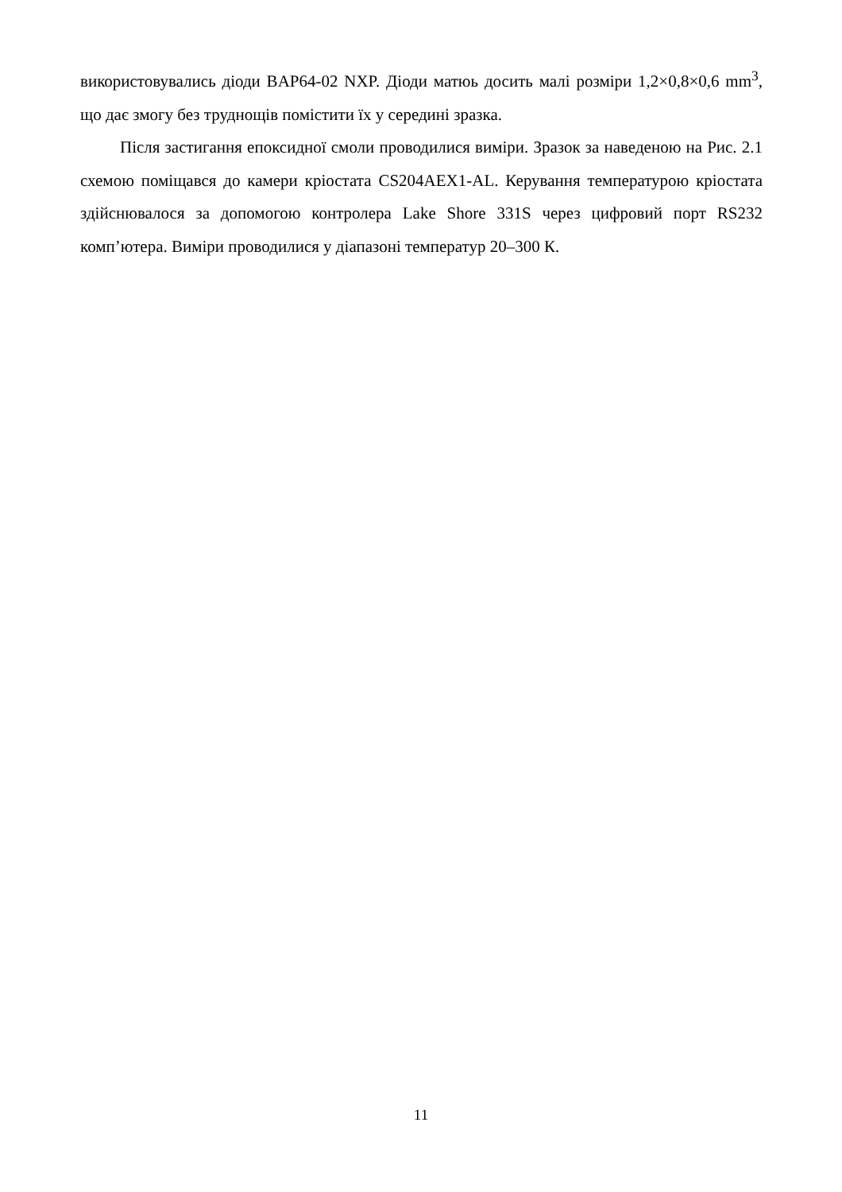використовувались діоди BAP64-02 NXP. Діоди матюь досить малі розміри 1,2×0,8×0,6 mm<sup>3</sup>, що дає змогу без труднощів помістити їх у середині зразка.
Після застигання епоксидної смоли проводилися виміри. Зразок за наведеною на Рис. 2.1 схемою поміщався до камери кріостата CS204AEX1-AL. Керування температурою кріостата здійснювалося за допомогою контролера Lake Shore 331S через цифровий порт RS232 комп’ютера. Виміри проводилися у діапазоні температур 20–300 К.
11